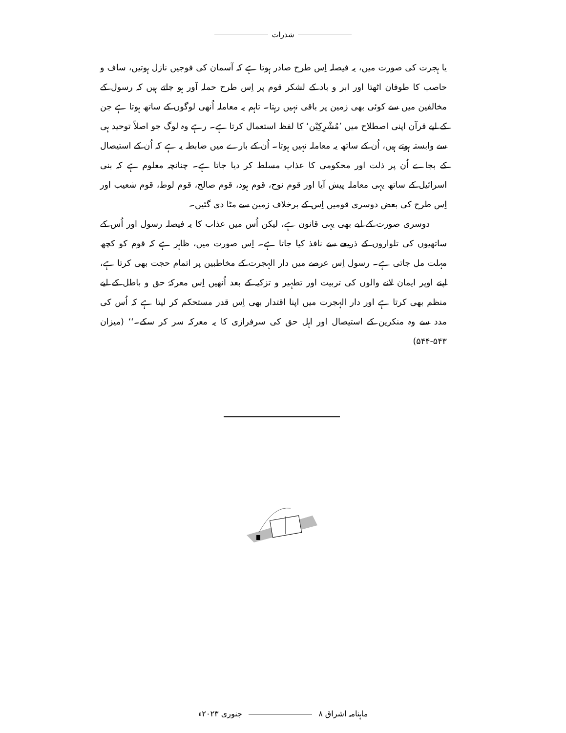شذرات
یا ہجرت کی صورت میں، یہ فیصلہ اِس طرح صادر ہوتا ہے کہ آسمان کی فوجیں نازل ہوتیں، ساف و حاصب کا طوفان اٹھتا اور ابر و باد کے لشکر قوم پر اِس طرح حملہ آور ہو جاتے ہیں کہ رسول کے مخالفین میں سے کوئی بھی زمین پر باقی نہیں رہتا۔ تاہم یہ معاملہ اُنھی لوگوں کے ساتھ ہوتا ہے جن کے لیے قرآن اپنی اصطلاح میں ’مُشْرِکِیْن‘ کا لفظ استعمال کرتا ہے۔ رہے وہ لوگ جو اصلاً توحید ہی سے وابستہ ہوتے ہیں، اُن کے ساتھ یہ معاملہ نہیں ہوتا۔ اُن کے بارے میں ضابطہ یہ ہے کہ اُن کے استیصال کے بجاے اُن پر ذلت اور محکومی کا عذاب مسلط کر دیا جاتا ہے۔ چنانچہ معلوم ہے کہ بنی اسرائیل کے ساتھ یہی معاملہ پیش آیا اور قوم نوح، قوم ہود، قوم صالح، قوم لوط، قوم شعیب اور اِس طرح کی بعض دوسری قومیں اِس کے برخلاف زمین سے مٹا دی گئیں۔
دوسری صورت کے لیے بھی یہی قانون ہے، لیکن اُس میں عذاب کا یہ فیصلہ رسول اور اُس کے ساتھیوں کی تلواروں کے ذریعے سے نافذ کیا جاتا ہے۔ اِس صورت میں، ظاہر ہے کہ قوم کو کچھ مہلت مل جاتی ہے۔ رسول اِس عرصے میں دار الہجرت کے مخاطبین پر اتمام حجت بھی کرتا ہے، اپنے اوپر ایمان لانے والوں کی تربیت اور تطہیر و تزکیہ کے بعد اُنھیں اِس معرکۂ حق و باطل کے لیے منظم بھی کرتا ہے اور دار الہجرت میں اپنا اقتدار بھی اِس قدر مستحکم کر لیتا ہے کہ اُس کی مدد سے وہ منکرین کے استیصال اور اہل حق کی سرفرازی کا یہ معرکہ سر کر سکے۔‘‘ (میزان ۵۴۳-۵۴۴)
ماہنامہ اشراق ۸ جنوری ۲۰۲۳ء